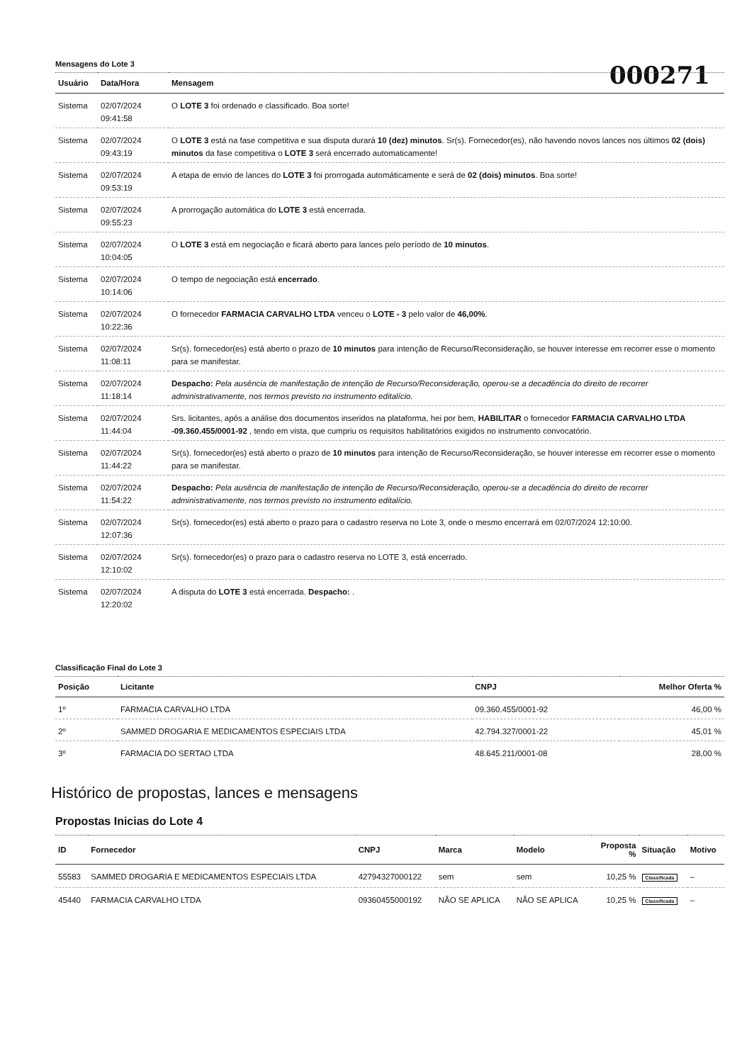000271
Mensagens do Lote 3
| Usuário | Data/Hora | Mensagem |
| --- | --- | --- |
| Sistema | 02/07/2024 09:41:58 | O LOTE 3 foi ordenado e classificado. Boa sorte! |
| Sistema | 02/07/2024 09:43:19 | O LOTE 3 está na fase competitiva e sua disputa durará 10 (dez) minutos . Sr(s). Fornecedor(es), não havendo novos lances nos últimos 02 (dois) minutos da fase competitiva o LOTE 3 será encerrado automaticamente! |
| Sistema | 02/07/2024 09:53:19 | A etapa de envio de lances do LOTE 3 foi prorrogada automáticamente e será de 02 (dois) minutos . Boa sorte! |
| Sistema | 02/07/2024 09:55:23 | A prorrogação automática do LOTE 3 está encerrada. |
| Sistema | 02/07/2024 10:04:05 | O LOTE 3 está em negociação e ficará aberto para lances pelo período de 10 minutos . |
| Sistema | 02/07/2024 10:14:06 | O tempo de negociação está encerrado . |
| Sistema | 02/07/2024 10:22:36 | O fornecedor FARMACIA CARVALHO LTDA venceu o LOTE - 3 pelo valor de 46,00% . |
| Sistema | 02/07/2024 11:08:11 | Sr(s). fornecedor(es) está aberto o prazo de 10 minutos para intenção de Recurso/Reconsideração, se houver interesse em recorrer esse o momento para se manifestar. |
| Sistema | 02/07/2024 11:18:14 | Despacho: Pela ausência de manifestação de intenção de Recurso/Reconsideração, operou-se a decadência do direito de recorrer administrativamente, nos termos previsto no instrumento editalício. |
| Sistema | 02/07/2024 11:44:04 | Srs. licitantes, após a análise dos documentos inseridos na plataforma, hei por bem, HABILITAR o fornecedor FARMACIA CARVALHO LTDA -09.360.455/0001-92 , tendo em vista, que cumpriu os requisitos habilitatórios exigidos no instrumento convocatório. |
| Sistema | 02/07/2024 11:44:22 | Sr(s). fornecedor(es) está aberto o prazo de 10 minutos para intenção de Recurso/Reconsideração, se houver interesse em recorrer esse o momento para se manifestar. |
| Sistema | 02/07/2024 11:54:22 | Despacho: Pela ausência de manifestação de intenção de Recurso/Reconsideração, operou-se a decadência do direito de recorrer administrativamente, nos termos previsto no instrumento editalício. |
| Sistema | 02/07/2024 12:07:36 | Sr(s). fornecedor(es) está aberto o prazo para o cadastro reserva no Lote 3, onde o mesmo encerrará em 02/07/2024 12:10:00. |
| Sistema | 02/07/2024 12:10:02 | Sr(s). fornecedor(es) o prazo para o cadastro reserva no LOTE 3, está encerrado. |
| Sistema | 02/07/2024 12:20:02 | A disputa do LOTE 3 está encerrada. Despacho: . |
Classificação Final do Lote 3
| Posição | Licitante | CNPJ | Melhor Oferta % |
| --- | --- | --- | --- |
| 1º | FARMACIA CARVALHO LTDA | 09.360.455/0001-92 | 46,00 % |
| 2º | SAMMED DROGARIA E MEDICAMENTOS ESPECIAIS LTDA | 42.794.327/0001-22 | 45,01 % |
| 3º | FARMACIA DO SERTAO LTDA | 48.645.211/0001-08 | 28,00 % |
Histórico de propostas, lances e mensagens
Propostas Inicias do Lote 4
| ID | Fornecedor | CNPJ | Marca | Modelo | Proposta % | Situação | Motivo |
| --- | --- | --- | --- | --- | --- | --- | --- |
| 55583 | SAMMED DROGARIA E MEDICAMENTOS ESPECIAIS LTDA | 42794327000122 | sem | sem | 10,25 % | Classificada | – |
| 45440 | FARMACIA CARVALHO LTDA | 09360455000192 | NÃO SE APLICA | NÃO SE APLICA | 10,25 % | Classificada | – |